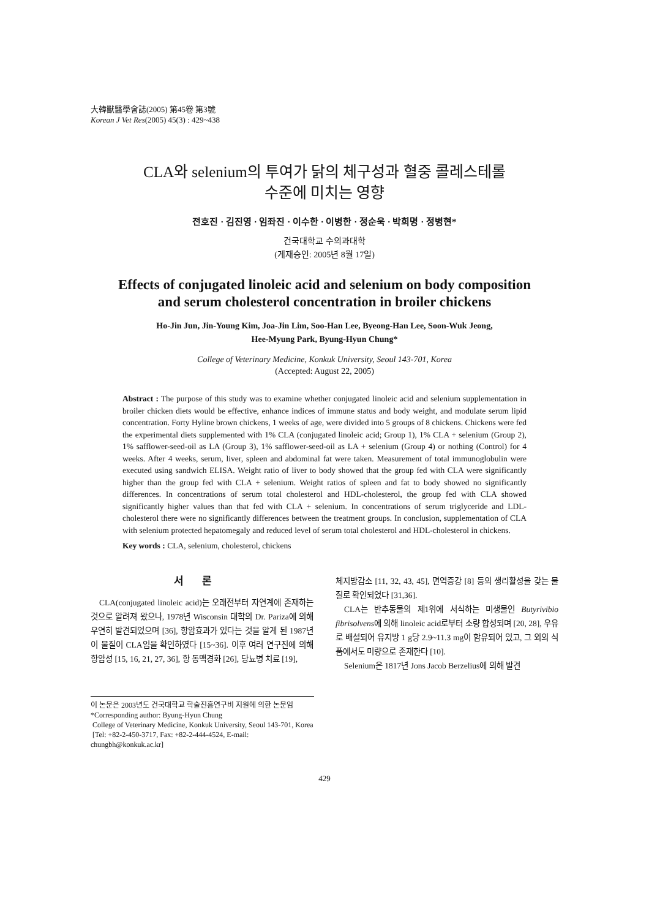大韓獸醫學會誌(2005) 第45卷 第3號
Korean J Vet Res(2005) 45(3) : 429~438
CLA와 selenium의 투여가 닭의 체구성과 혈중 콜레스테롤
수준에 미치는 영향
전호진 · 김진영 · 임좌진 · 이수한 · 이병한 · 정순욱 · 박희명 · 정병현*
건국대학교 수의과대학
(게재승인: 2005년 8월 17일)
Effects of conjugated linoleic acid and selenium on body composition
and serum cholesterol concentration in broiler chickens
Ho-Jin Jun, Jin-Young Kim, Joa-Jin Lim, Soo-Han Lee, Byeong-Han Lee, Soon-Wuk Jeong,
Hee-Myung Park, Byung-Hyun Chung*
College of Veterinary Medicine, Konkuk University, Seoul 143-701, Korea
(Accepted: August 22, 2005)
Abstract : The purpose of this study was to examine whether conjugated linoleic acid and selenium supplementation in broiler chicken diets would be effective, enhance indices of immune status and body weight, and modulate serum lipid concentration. Forty Hyline brown chickens, 1 weeks of age, were divided into 5 groups of 8 chickens. Chickens were fed the experimental diets supplemented with 1% CLA (conjugated linoleic acid; Group 1), 1% CLA + selenium (Group 2), 1% safflower-seed-oil as LA (Group 3), 1% safflower-seed-oil as LA + selenium (Group 4) or nothing (Control) for 4 weeks. After 4 weeks, serum, liver, spleen and abdominal fat were taken. Measurement of total immunoglobulin were executed using sandwich ELISA. Weight ratio of liver to body showed that the group fed with CLA were significantly higher than the group fed with CLA + selenium. Weight ratios of spleen and fat to body showed no significantly differences. In concentrations of serum total cholesterol and HDL-cholesterol, the group fed with CLA showed significantly higher values than that fed with CLA + selenium. In concentrations of serum triglyceride and LDL-cholesterol there were no significantly differences between the treatment groups. In conclusion, supplementation of CLA with selenium protected hepatomegaly and reduced level of serum total cholesterol and HDL-cholesterol in chickens.
Key words : CLA, selenium, cholesterol, chickens
서론
CLA(conjugated linoleic acid)는 오래전부터 자연계에 존재하는 것으로 알려져 왔으나, 1978년 Wisconsin 대학의 Dr. Pariza에 의해 우연히 발견되었으며 [36], 항암효과가 있다는 것을 알게 된 1987년 이 물질이 CLA임을 확인하였다 [15~36]. 이후 여러 연구진에 의해 항암성 [15, 16, 21, 27, 36], 항 동맥경화 [26], 당뇨병 치료 [19],
체지방감소 [11, 32, 43, 45], 면역증강 [8] 등의 생리활성을 갖는 물질로 확인되었다 [31,36].
CLA는 반추동물의 제1위에 서식하는 미생물인 Butyrivibio fibrisolvens에 의해 linoleic acid로부터 소량 합성되며 [20, 28], 우유로 배설되어 유지방 1 g당 2.9~11.3 mg이 함유되어 있고, 그 외의 식품에서도 미량으로 존재한다 [10].
Selenium은 1817년 Jons Jacob Berzelius에 의해 발견
이 논문은 2003년도 건국대학교 학술진흥연구비 지원에 의한 논문임
*Corresponding author: Byung-Hyun Chung
College of Veterinary Medicine, Konkuk University, Seoul 143-701, Korea
[Tel: +82-2-450-3717, Fax: +82-2-444-4524, E-mail: chungbh@konkuk.ac.kr]
429